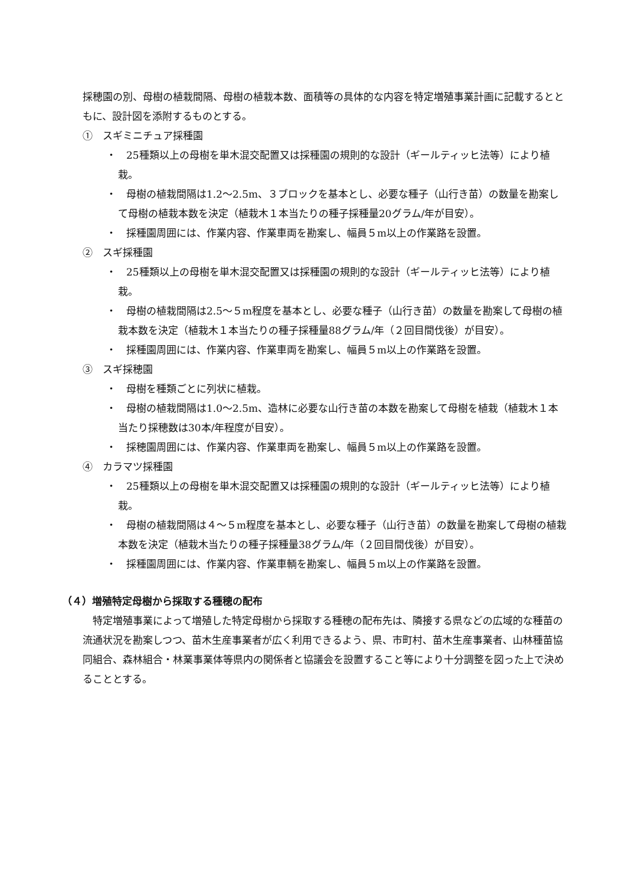採穂園の別、母樹の植栽間隔、母樹の植栽本数、面積等の具体的な内容を特定増殖事業計画に記載するとともに、設計図を添附するものとする。
①　スギミニチュア採種園
・　25種類以上の母樹を単木混交配置又は採種園の規則的な設計（ギールティッヒ法等）により植栽。
・　母樹の植栽間隔は1.2〜2.5m、３ブロックを基本とし、必要な種子（山行き苗）の数量を勘案して母樹の植栽本数を決定（植栽木１本当たりの種子採種量20グラム/年が目安）。
・　採種園周囲には、作業内容、作業車両を勘案し、幅員５m以上の作業路を設置。
②　スギ採種園
・　25種類以上の母樹を単木混交配置又は採種園の規則的な設計（ギールティッヒ法等）により植栽。
・　母樹の植栽間隔は2.5〜５m程度を基本とし、必要な種子（山行き苗）の数量を勘案して母樹の植栽本数を決定（植栽木１本当たりの種子採種量88グラム/年（２回目間伐後）が目安）。
・　採種園周囲には、作業内容、作業車両を勘案し、幅員５m以上の作業路を設置。
③　スギ採穂園
・　母樹を種類ごとに列状に植栽。
・　母樹の植栽間隔は1.0〜2.5m、造林に必要な山行き苗の本数を勘案して母樹を植栽（植栽木１本当たり採穂数は30本/年程度が目安）。
・　採穂園周囲には、作業内容、作業車両を勘案し、幅員５m以上の作業路を設置。
④　カラマツ採種園
・　25種類以上の母樹を単木混交配置又は採種園の規則的な設計（ギールティッヒ法等）により植栽。
・　母樹の植栽間隔は４〜５m程度を基本とし、必要な種子（山行き苗）の数量を勘案して母樹の植栽本数を決定（植栽木当たりの種子採種量38グラム/年（２回目間伐後）が目安）。
・　採種園周囲には、作業内容、作業車輌を勘案し、幅員５m以上の作業路を設置。
（４）増殖特定母樹から採取する種穂の配布
特定増殖事業によって増殖した特定母樹から採取する種穂の配布先は、隣接する県などの広域的な種苗の流通状況を勘案しつつ、苗木生産事業者が広く利用できるよう、県、市町村、苗木生産事業者、山林種苗協同組合、森林組合・林業事業体等県内の関係者と協議会を設置すること等により十分調整を図った上で決めることとする。